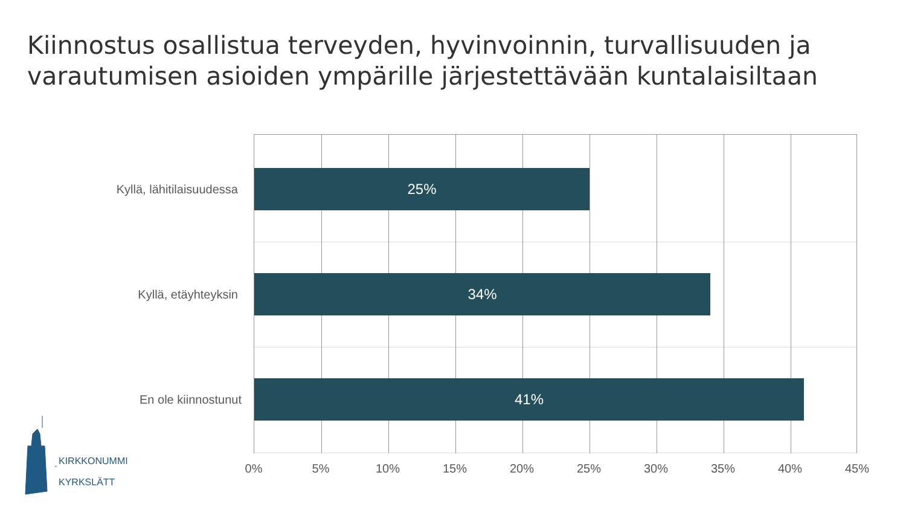Kiinnostus osallistua terveyden, hyvinvoinnin, turvallisuuden ja
varautumisen asioiden ympärille järjestettävään kuntalaisiltaan
25%
34%
41%
Kyllä, lähitilaisuudessa
Kyllä, etäyhteyksin
En ole kiinnostunut
0% 5% 10% 15% 20% 25% 30% 35% 40% 45%
KIRKKONUMMI
KYRKSLÄTT